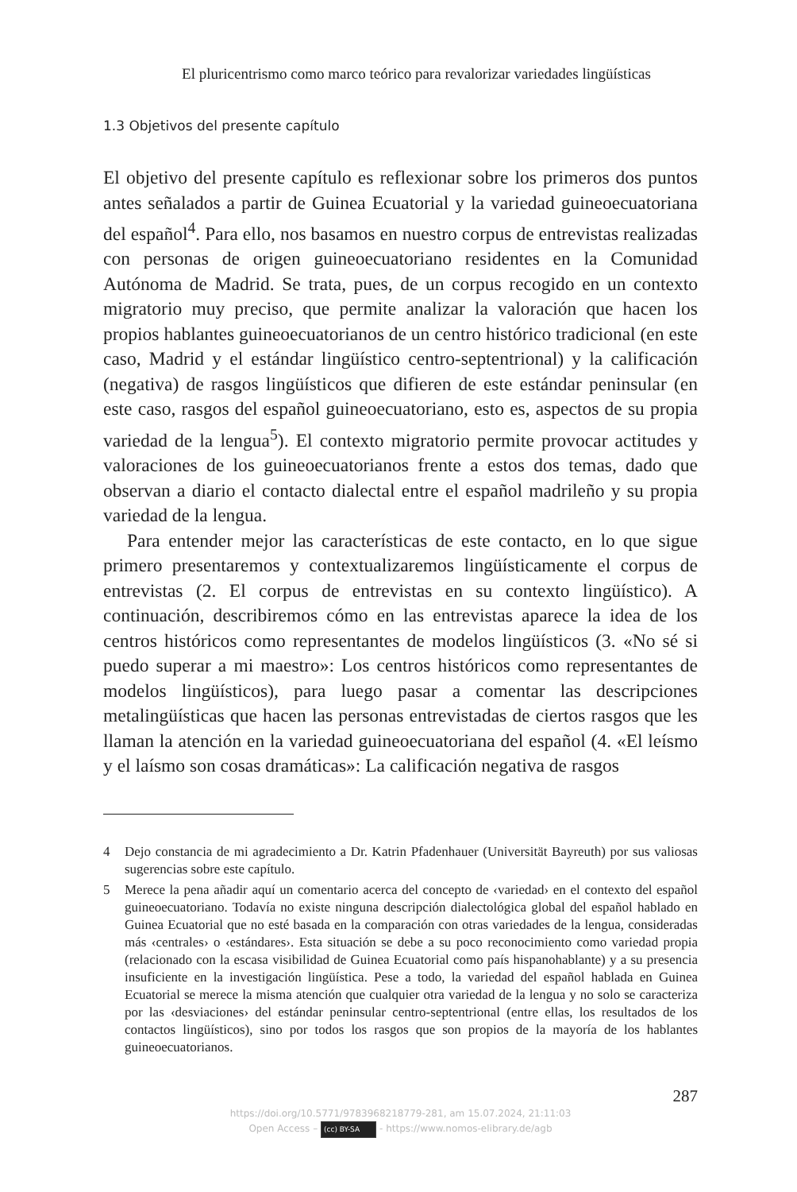El pluricentrismo como marco teórico para revalorizar variedades lingüísticas
1.3 Objetivos del presente capítulo
El objetivo del presente capítulo es reflexionar sobre los primeros dos puntos antes señalados a partir de Guinea Ecuatorial y la variedad guineoecuatoriana del español<sup>4</sup>. Para ello, nos basamos en nuestro corpus de entrevistas realizadas con personas de origen guineoecuatoriano residentes en la Comunidad Autónoma de Madrid. Se trata, pues, de un corpus recogido en un contexto migratorio muy preciso, que permite analizar la valoración que hacen los propios hablantes guineoecuatorianos de un centro histórico tradicional (en este caso, Madrid y el estándar lingüístico centro-septentrional) y la calificación (negativa) de rasgos lingüísticos que difieren de este estándar peninsular (en este caso, rasgos del español guineoecuatoriano, esto es, aspectos de su propia variedad de la lengua<sup>5</sup>). El contexto migratorio permite provocar actitudes y valoraciones de los guineoecuatorianos frente a estos dos temas, dado que observan a diario el contacto dialectal entre el español madrileño y su propia variedad de la lengua.
Para entender mejor las características de este contacto, en lo que sigue primero presentaremos y contextualizaremos lingüísticamente el corpus de entrevistas (2. El corpus de entrevistas en su contexto lingüístico). A continuación, describiremos cómo en las entrevistas aparece la idea de los centros históricos como representantes de modelos lingüísticos (3. «No sé si puedo superar a mi maestro»: Los centros históricos como representantes de modelos lingüísticos), para luego pasar a comentar las descripciones metalingüísticas que hacen las personas entrevistadas de ciertos rasgos que les llaman la atención en la variedad guineoecuatoriana del español (4. «El leísmo y el laísmo son cosas dramáticas»: La calificación negativa de rasgos
4 Dejo constancia de mi agradecimiento a Dr. Katrin Pfadenhauer (Universität Bayreuth) por sus valiosas sugerencias sobre este capítulo.
5 Merece la pena añadir aquí un comentario acerca del concepto de ‹variedad› en el contexto del español guineoecuatoriano. Todavía no existe ninguna descripción dialectológica global del español hablado en Guinea Ecuatorial que no esté basada en la comparación con otras variedades de la lengua, consideradas más ‹centrales› o ‹estándares›. Esta situación se debe a su poco reconocimiento como variedad propia (relacionado con la escasa visibilidad de Guinea Ecuatorial como país hispanohablante) y a su presencia insuficiente en la investigación lingüística. Pese a todo, la variedad del español hablada en Guinea Ecuatorial se merece la misma atención que cualquier otra variedad de la lengua y no solo se caracteriza por las ‹desviaciones› del estándar peninsular centro-septentrional (entre ellas, los resultados de los contactos lingüísticos), sino por todos los rasgos que son propios de la mayoría de los hablantes guineoecuatorianos.
287
https://doi.org/10.5771/9783968218779-281, am 15.07.2024, 21:11:03
Open Access – (cc) BY-SA - https://www.nomos-elibrary.de/agb